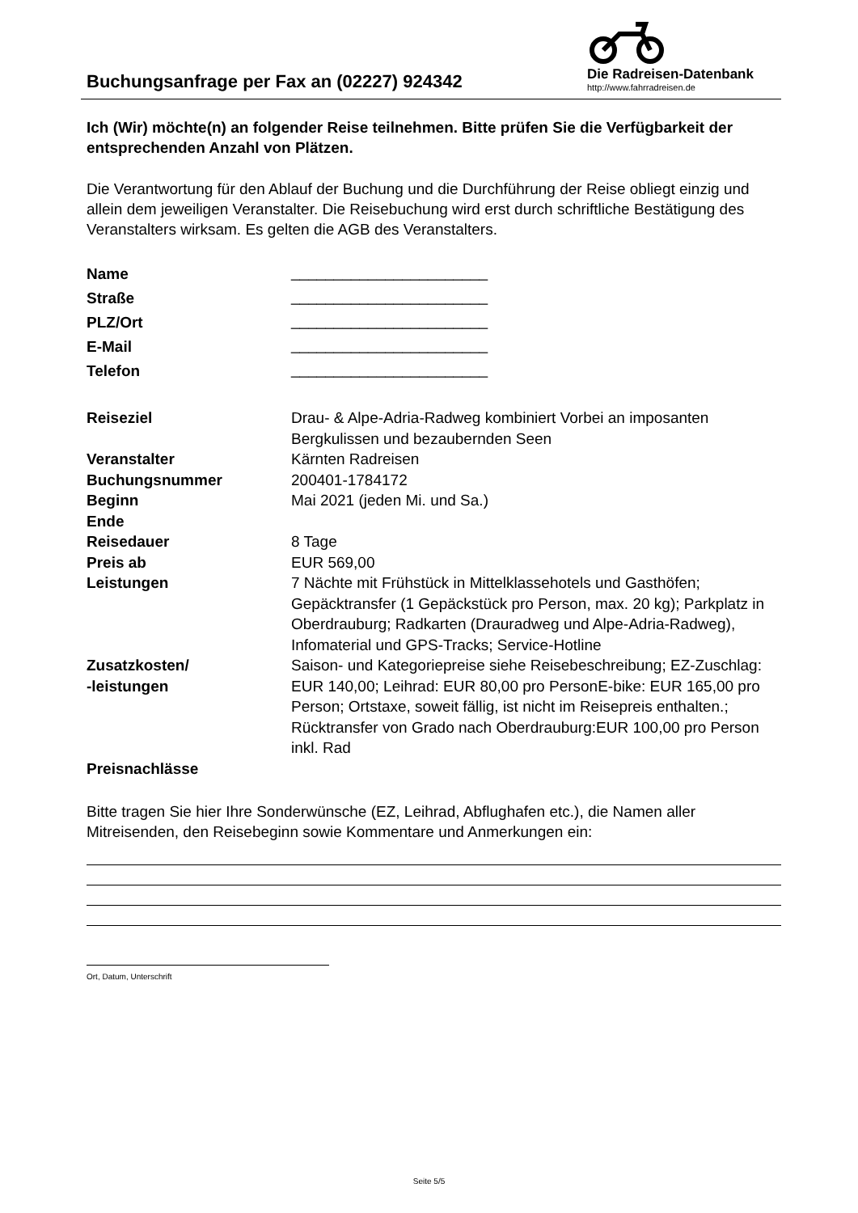Buchungsanfrage per Fax an (02227) 924342
Die Radreisen-Datenbank
http://www.fahrradreisen.de
Ich (Wir) möchte(n) an folgender Reise teilnehmen. Bitte prüfen Sie die Verfügbarkeit der entsprechenden Anzahl von Plätzen.
Die Verantwortung für den Ablauf der Buchung und die Durchführung der Reise obliegt einzig und allein dem jeweiligen Veranstalter. Die Reisebuchung wird erst durch schriftliche Bestätigung des Veranstalters wirksam. Es gelten die AGB des Veranstalters.
| Name | _______________________ |
| Straße | _______________________ |
| PLZ/Ort | _______________________ |
| E-Mail | _______________________ |
| Telefon | _______________________ |
| Reiseziel | Drau- & Alpe-Adria-Radweg kombiniert Vorbei an imposanten Bergkulissen und bezaubernden Seen |
| Veranstalter | Kärnten Radreisen |
| Buchungsnummer | 200401-1784172 |
| Beginn | Mai 2021 (jeden Mi. und Sa.) |
| Ende | |
| Reisedauer | 8 Tage |
| Preis ab | EUR 569,00 |
| Leistungen | 7 Nächte mit Frühstück in Mittelklassehotels und Gasthöfen; Gepäcktransfer (1 Gepäckstück pro Person, max. 20 kg); Parkplatz in Oberdrauburg; Radkarten (Drauradweg und Alpe-Adria-Radweg), Infomaterial und GPS-Tracks; Service-Hotline |
| Zusatzkosten/ -leistungen | Saison- und Kategoriepreise siehe Reisebeschreibung; EZ-Zuschlag: EUR 140,00; Leihrad: EUR 80,00 pro PersonE-bike: EUR 165,00 pro Person; Ortstaxe, soweit fällig, ist nicht im Reisepreis enthalten.; Rücktransfer von Grado nach Oberdrauburg:EUR 100,00 pro Person inkl. Rad |
| Preisnachlässe | |
Bitte tragen Sie hier Ihre Sonderwünsche (EZ, Leihrad, Abflughafen etc.), die Namen aller Mitreisenden, den Reisebeginn sowie Kommentare und Anmerkungen ein:
Ort, Datum, Unterschrift
Seite 5/5